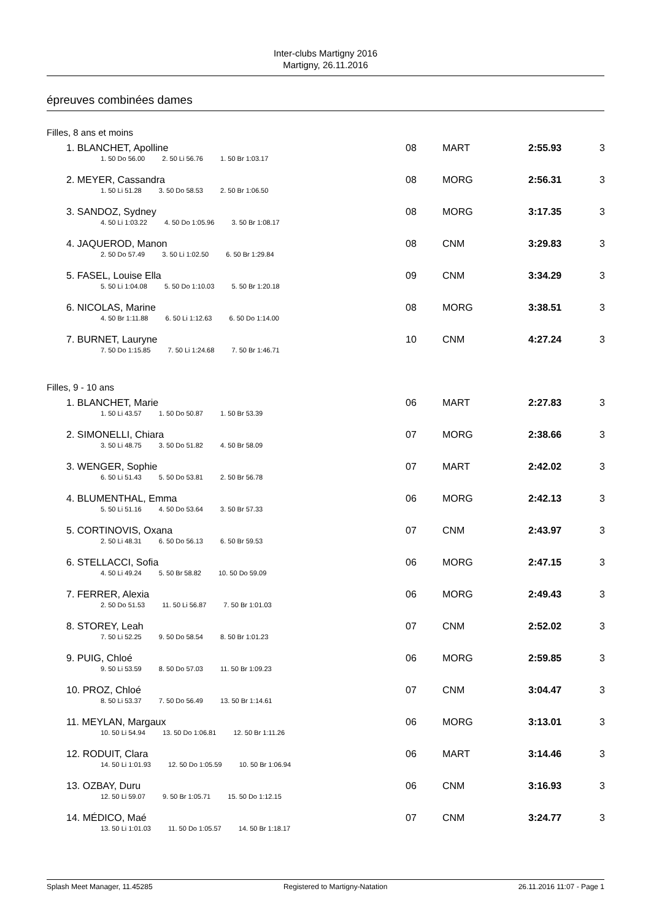Inter-clubs Martigny 2016
Martigny, 26.11.2016
épreuves combinées dames
Filles, 8 ans et moins
| 1. BLANCHET, Apolline | 08 | MART | 2:55.93 | 3 |
| 1. 50 Do 56.00 2. 50 Li 56.76 1. 50 Br 1:03.17 | | | | |
| 2. MEYER, Cassandra | 08 | MORG | 2:56.31 | 3 |
| 1. 50 Li 51.28 3. 50 Do 58.53 2. 50 Br 1:06.50 | | | | |
| 3. SANDOZ, Sydney | 08 | MORG | 3:17.35 | 3 |
| 4. 50 Li 1:03.22 4. 50 Do 1:05.96 3. 50 Br 1:08.17 | | | | |
| 4. JAQUEROD, Manon | 08 | CNM | 3:29.83 | 3 |
| 2. 50 Do 57.49 3. 50 Li 1:02.50 6. 50 Br 1:29.84 | | | | |
| 5. FASEL, Louise Ella | 09 | CNM | 3:34.29 | 3 |
| 5. 50 Li 1:04.08 5. 50 Do 1:10.03 5. 50 Br 1:20.18 | | | | |
| 6. NICOLAS, Marine | 08 | MORG | 3:38.51 | 3 |
| 4. 50 Br 1:11.88 6. 50 Li 1:12.63 6. 50 Do 1:14.00 | | | | |
| 7. BURNET, Lauryne | 10 | CNM | 4:27.24 | 3 |
| 7. 50 Do 1:15.85 7. 50 Li 1:24.68 7. 50 Br 1:46.71 | | | | |
Filles, 9 - 10 ans
| 1. BLANCHET, Marie | 06 | MART | 2:27.83 | 3 |
| 1. 50 Li 43.57 1. 50 Do 50.87 1. 50 Br 53.39 | | | | |
| 2. SIMONELLI, Chiara | 07 | MORG | 2:38.66 | 3 |
| 3. 50 Li 48.75 3. 50 Do 51.82 4. 50 Br 58.09 | | | | |
| 3. WENGER, Sophie | 07 | MART | 2:42.02 | 3 |
| 6. 50 Li 51.43 5. 50 Do 53.81 2. 50 Br 56.78 | | | | |
| 4. BLUMENTHAL, Emma | 06 | MORG | 2:42.13 | 3 |
| 5. 50 Li 51.16 4. 50 Do 53.64 3. 50 Br 57.33 | | | | |
| 5. CORTINOVIS, Oxana | 07 | CNM | 2:43.97 | 3 |
| 2. 50 Li 48.31 6. 50 Do 56.13 6. 50 Br 59.53 | | | | |
| 6. STELLACCI, Sofia | 06 | MORG | 2:47.15 | 3 |
| 4. 50 Li 49.24 5. 50 Br 58.82 10. 50 Do 59.09 | | | | |
| 7. FERRER, Alexia | 06 | MORG | 2:49.43 | 3 |
| 2. 50 Do 51.53 11. 50 Li 56.87 7. 50 Br 1:01.03 | | | | |
| 8. STOREY, Leah | 07 | CNM | 2:52.02 | 3 |
| 7. 50 Li 52.25 9. 50 Do 58.54 8. 50 Br 1:01.23 | | | | |
| 9. PUIG, Chloé | 06 | MORG | 2:59.85 | 3 |
| 9. 50 Li 53.59 8. 50 Do 57.03 11. 50 Br 1:09.23 | | | | |
| 10. PROZ, Chloé | 07 | CNM | 3:04.47 | 3 |
| 8. 50 Li 53.37 7. 50 Do 56.49 13. 50 Br 1:14.61 | | | | |
| 11. MEYLAN, Margaux | 06 | MORG | 3:13.01 | 3 |
| 10. 50 Li 54.94 13. 50 Do 1:06.81 12. 50 Br 1:11.26 | | | | |
| 12. RODUIT, Clara | 06 | MART | 3:14.46 | 3 |
| 14. 50 Li 1:01.93 12. 50 Do 1:05.59 10. 50 Br 1:06.94 | | | | |
| 13. OZBAY, Duru | 06 | CNM | 3:16.93 | 3 |
| 12. 50 Li 59.07 9. 50 Br 1:05.71 15. 50 Do 1:12.15 | | | | |
| 14. MÉDICO, Maé | 07 | CNM | 3:24.77 | 3 |
| 13. 50 Li 1:01.03 11. 50 Do 1:05.57 14. 50 Br 1:18.17 | | | | |
Splash Meet Manager, 11.45285 Registered to Martigny-Natation 26.11.2016 11:07 - Page 1